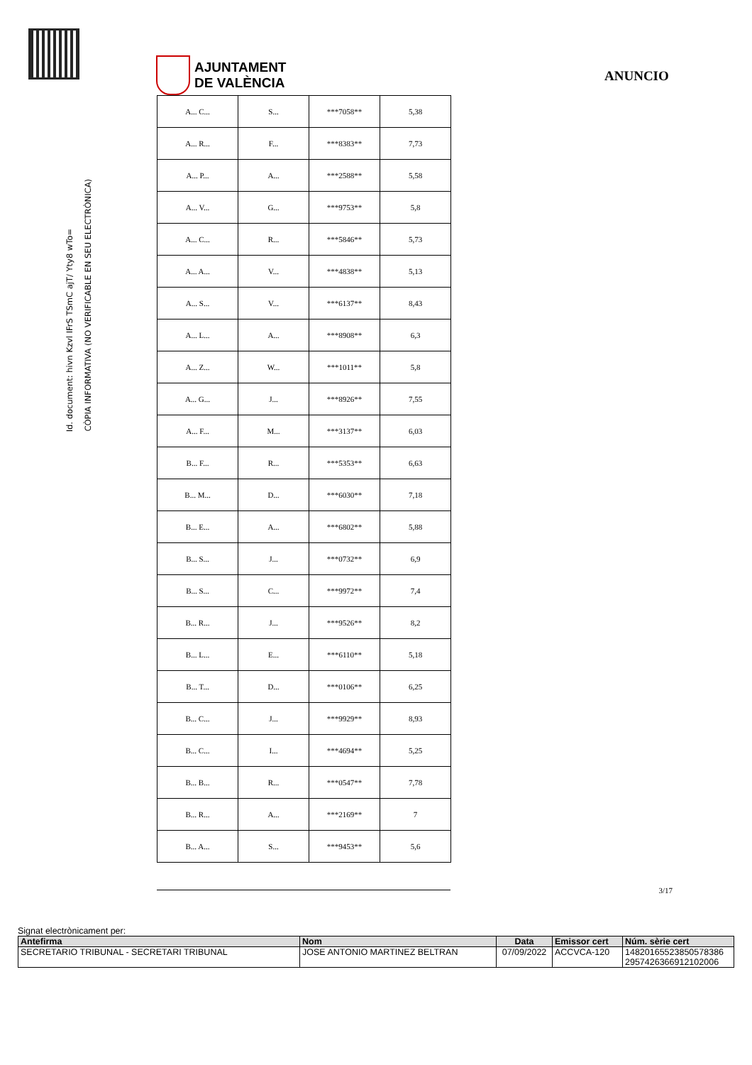AJUNTAMENT
DE VALÈNCIA
ANUNCIO
Id. document: hivn Kzvl IFrS TSmC ajT/ Yty8 wTo=
CÒPIA INFORMATIVA (NO VERIFICABLE EN SEU ELECTRÒNICA)
| A... C... | S... | ***7058** | 5,38 |
| A... R... | F... | ***8383** | 7,73 |
| A... P... | A... | ***2588** | 5,58 |
| A... V... | G... | ***9753** | 5,8 |
| A... C... | R... | ***5846** | 5,73 |
| A... A... | V... | ***4838** | 5,13 |
| A... S... | V... | ***6137** | 8,43 |
| A... L... | A... | ***8908** | 6,3 |
| A... Z... | W... | ***1011** | 5,8 |
| A... G... | J... | ***8926** | 7,55 |
| A... F... | M... | ***3137** | 6,03 |
| B... F... | R... | ***5353** | 6,63 |
| B... M... | D... | ***6030** | 7,18 |
| B... E... | A... | ***6802** | 5,88 |
| B... S... | J... | ***0732** | 6,9 |
| B... S... | C... | ***9972** | 7,4 |
| B... R... | J... | ***9526** | 8,2 |
| B... L... | E... | ***6110** | 5,18 |
| B... T... | D... | ***0106** | 6,25 |
| B... C... | J... | ***9929** | 8,93 |
| B... C... | I... | ***4694** | 5,25 |
| B... B... | R... | ***0547** | 7,78 |
| B... R... | A... | ***2169** | 7 |
| B... A... | S... | ***9453** | 5,6 |
3/17
Signat electrònicament per:
| Antefirma | Nom | Data | Emissor cert | Núm. sèrie cert |
| --- | --- | --- | --- | --- |
| SECRETARIO TRIBUNAL - SECRETARI TRIBUNAL | JOSE ANTONIO MARTINEZ BELTRAN | 07/09/2022 | ACCVCA-120 | 14820165523850578386 2957426366912102006 |